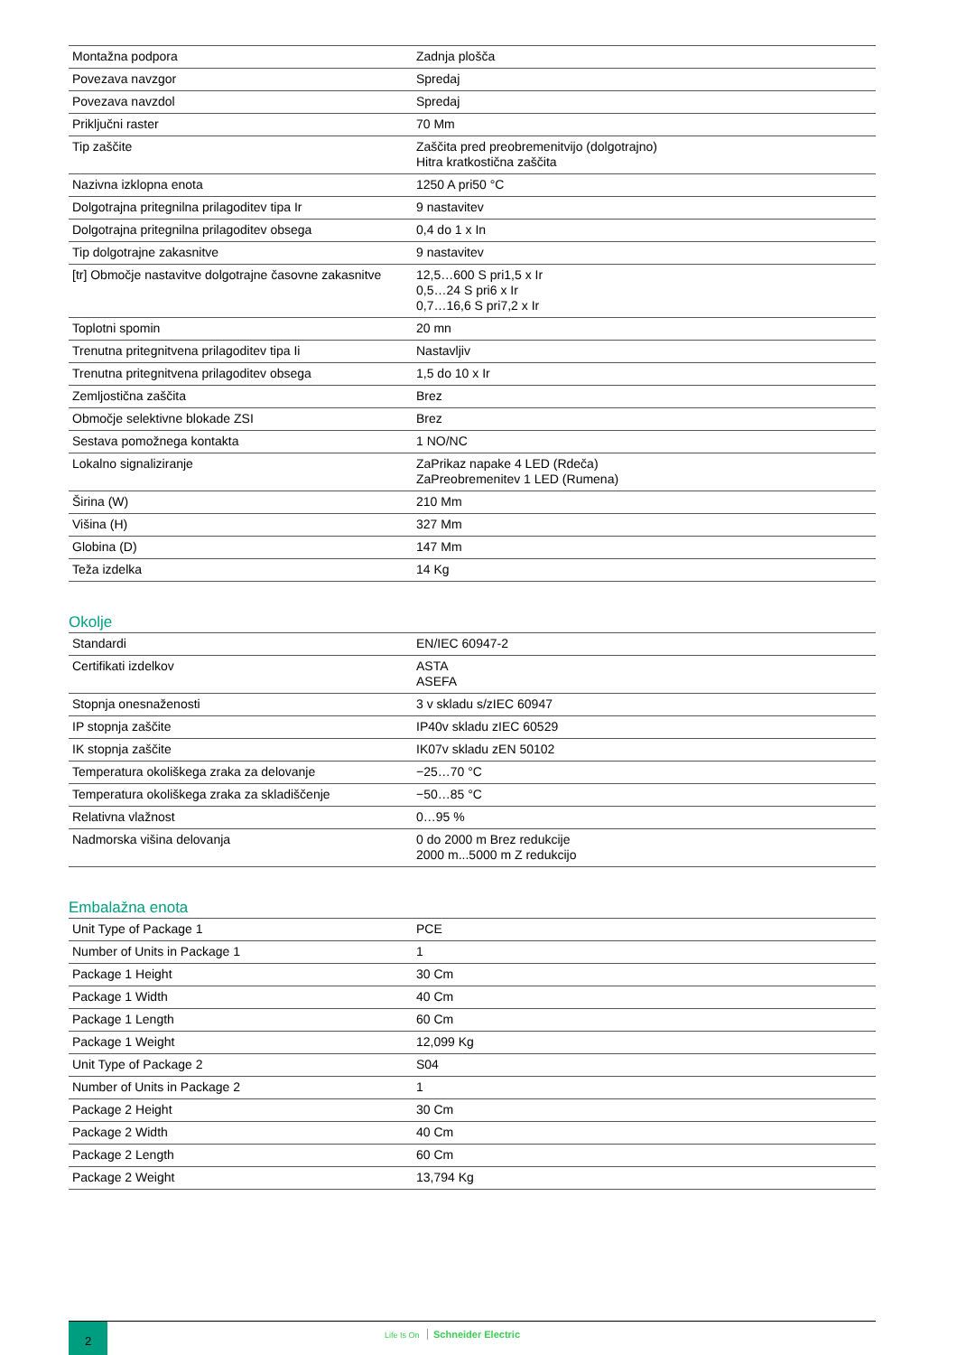| Montažna podpora | Zadnja plošča |
| Povezava navzgor | Spredaj |
| Povezava navzdol | Spredaj |
| Priključni raster | 70 Mm |
| Tip zaščite | Zaščita pred preobremenitvijo (dolgotrajno) Hitra kratkostična zaščita |
| Nazivna izklopna enota | 1250 A pri50 °C |
| Dolgotrajna pritegnilna prilagoditev tipa Ir | 9 nastavitev |
| Dolgotrajna pritegnilna prilagoditev obsega | 0,4 do 1 x In |
| Tip dolgotrajne zakasnitve | 9 nastavitev |
| [tr] Območje nastavitve dolgotrajne časovne zakasnitve | 12,5…600 S pri1,5 x Ir 0,5…24 S pri6 x Ir 0,7…16,6 S pri7,2 x Ir |
| Toplotni spomin | 20 mn |
| Trenutna pritegnitvena prilagoditev tipa Ii | Nastavljiv |
| Trenutna pritegnitvena prilagoditev obsega | 1,5 do 10 x Ir |
| Zemljostična zaščita | Brez |
| Območje selektivne blokade ZSI | Brez |
| Sestava pomožnega kontakta | 1 NO/NC |
| Lokalno signaliziranje | ZaPrikaz napake 4 LED (Rdeča) ZaPreobremenitev 1 LED (Rumena) |
| Širina (W) | 210 Mm |
| Višina (H) | 327 Mm |
| Globina (D) | 147 Mm |
| Teža izdelka | 14 Kg |
Okolje
| Standardi | EN/IEC 60947-2 |
| Certifikati izdelkov | ASTA ASEFA |
| Stopnja onesnaženosti | 3 v skladu s/zIEC 60947 |
| IP stopnja zaščite | IP40v skladu zIEC 60529 |
| IK stopnja zaščite | IK07v skladu zEN 50102 |
| Temperatura okoliškega zraka za delovanje | −25…70 °C |
| Temperatura okoliškega zraka za skladiščenje | −50…85 °C |
| Relativna vlažnost | 0…95 % |
| Nadmorska višina delovanja | 0 do 2000 m Brez redukcije 2000 m...5000 m Z redukcijo |
Embalažna enota
| Unit Type of Package 1 | PCE |
| Number of Units in Package 1 | 1 |
| Package 1 Height | 30 Cm |
| Package 1 Width | 40 Cm |
| Package 1 Length | 60 Cm |
| Package 1 Weight | 12,099 Kg |
| Unit Type of Package 2 | S04 |
| Number of Units in Package 2 | 1 |
| Package 2 Height | 30 Cm |
| Package 2 Width | 40 Cm |
| Package 2 Length | 60 Cm |
| Package 2 Weight | 13,794 Kg |
2
Life Is On Schneider Electric